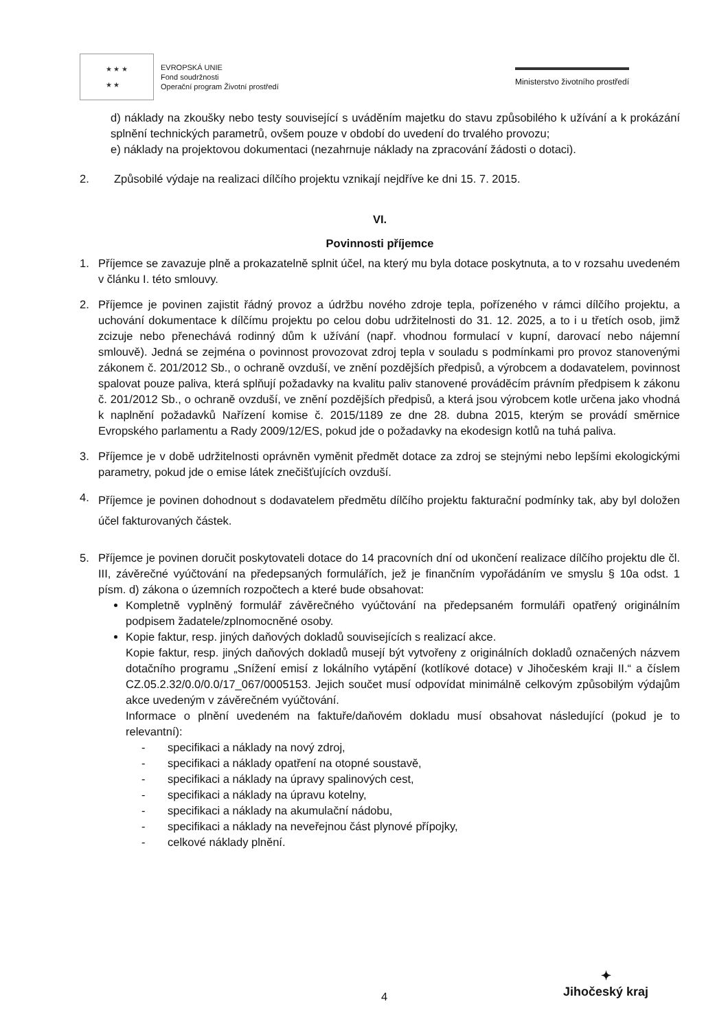★ ★ ★
★ ★
EVROPSKÁ UNIE
Fond soudržnosti
Operační program Životní prostředí
Ministerstvo životního prostředí
d) náklady na zkoušky nebo testy související s uváděním majetku do stavu způsobilého k užívání a k prokázání splnění technických parametrů, ovšem pouze v období do uvedení do trvalého provozu;
e) náklady na projektovou dokumentaci (nezahrnuje náklady na zpracování žádosti o dotaci).
2. Způsobilé výdaje na realizaci dílčího projektu vznikají nejdříve ke dni 15. 7. 2015.
VI.
Povinnosti příjemce
1. Příjemce se zavazuje plně a prokazatelně splnit účel, na který mu byla dotace poskytnuta, a to v rozsahu uvedeném v článku I. této smlouvy.
2. Příjemce je povinen zajistit řádný provoz a údržbu nového zdroje tepla, pořízeného v rámci dílčího projektu, a uchování dokumentace k dílčímu projektu po celou dobu udržitelnosti do 31. 12. 2025, a to i u třetích osob, jimž zcizuje nebo přenechává rodinný dům k užívání (např. vhodnou formulací v kupní, darovací nebo nájemní smlouvě). Jedná se zejména o povinnost provozovat zdroj tepla v souladu s podmínkami pro provoz stanovenými zákonem č. 201/2012 Sb., o ochraně ovzduší, ve znění pozdějších předpisů, a výrobcem a dodavatelem, povinnost spalovat pouze paliva, která splňují požadavky na kvalitu paliv stanovené prováděcím právním předpisem k zákonu č. 201/2012 Sb., o ochraně ovzduší, ve znění pozdějších předpisů, a která jsou výrobcem kotle určena jako vhodná k naplnění požadavků Nařízení komise č. 2015/1189 ze dne 28. dubna 2015, kterým se provádí směrnice Evropského parlamentu a Rady 2009/12/ES, pokud jde o požadavky na ekodesign kotlů na tuhá paliva.
3. Příjemce je v době udržitelnosti oprávněn vyměnit předmět dotace za zdroj se stejnými nebo lepšími ekologickými parametry, pokud jde o emise látek znečišťujících ovzduší.
4.
Příjemce je povinen dohodnout s dodavatelem předmětu dílčího projektu fakturační podmínky tak, aby byl doložen účel fakturovaných částek.
5. Příjemce je povinen doručit poskytovateli dotace do 14 pracovních dní od ukončení realizace dílčího projektu dle čl. III, závěrečné vyúčtování na předepsaných formulářích, jež je finančním vypořádáním ve smyslu § 10a odst. 1 písm. d) zákona o územních rozpočtech a které bude obsahovat:
Kompletně vyplněný formulář závěrečného vyúčtování na předepsaném formuláři opatřený originálním podpisem žadatele/zplnomocněné osoby.
Kopie faktur, resp. jiných daňových dokladů souvisejících s realizací akce.
Kopie faktur, resp. jiných daňových dokladů musejí být vytvořeny z originálních dokladů označených názvem dotačního programu „Snížení emisí z lokálního vytápění (kotlíkové dotace) v Jihočeském kraji II.“ a číslem CZ.05.2.32/0.0/0.0/17_067/0005153. Jejich součet musí odpovídat minimálně celkovým způsobilým výdajům akce uvedeným v závěrečném vyúčtování.
Informace o plnění uvedeném na faktuře/daňovém dokladu musí obsahovat následující (pokud je to relevantní):
- specifikaci a náklady na nový zdroj,
- specifikaci a náklady opatření na otopné soustavě,
- specifikaci a náklady na úpravy spalinových cest,
- specifikaci a náklady na úpravu kotelny,
- specifikaci a náklady na akumulační nádobu,
- specifikaci a náklady na neveřejnou část plynové přípojky,
- celkové náklady plnění.
4
✦
Jihočeský kraj